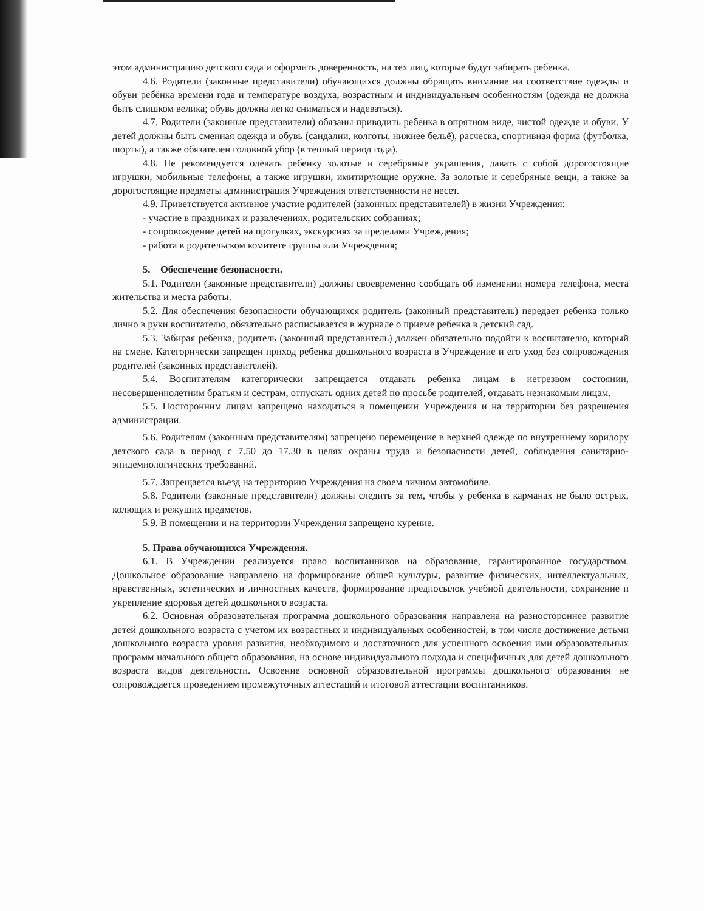этом администрацию детского сада и оформить доверенность, на тех лиц, которые будут забирать ребенка.
4.6. Родители (законные представители) обучающихся должны обращать внимание на соответствие одежды и обуви ребёнка времени года и температуре воздуха, возрастным и индивидуальным особенностям (одежда не должна быть слишком велика; обувь должна легко сниматься и надеваться).
4.7. Родители (законные представители) обязаны приводить ребенка в опрятном виде, чистой одежде и обуви. У детей должны быть сменная одежда и обувь (сандалии, колготы, нижнее бельё), расческа, спортивная форма (футболка, шорты), а также обязателен головной убор (в теплый период года).
4.8. Не рекомендуется одевать ребенку золотые и серебряные украшения, давать с собой дорогостоящие игрушки, мобильные телефоны, а также игрушки, имитирующие оружие. За золотые и серебряные вещи, а также за дорогостоящие предметы администрация Учреждения ответственности не несет.
4.9. Приветствуется активное участие родителей (законных представителей) в жизни Учреждения:
- участие в праздниках и развлечениях, родительских собраниях;
- сопровождение детей на прогулках, экскурсиях за пределами Учреждения;
- работа в родительском комитете группы или Учреждения;
5. Обеспечение безопасности.
5.1. Родители (законные представители) должны своевременно сообщать об изменении номера телефона, места жительства и места работы.
5.2. Для обеспечения безопасности обучающихся родитель (законный представитель) передает ребенка только лично в руки воспитателю, обязательно расписывается в журнале о приеме ребенка в детский сад.
5.3. Забирая ребенка, родитель (законный представитель) должен обязательно подойти к воспитателю, который на смене. Категорически запрещен приход ребенка дошкольного возраста в Учреждение и его уход без сопровождения родителей (законных представителей).
5.4. Воспитателям категорически запрещается отдавать ребенка лицам в нетрезвом состоянии, несовершеннолетним братьям и сестрам, отпускать одних детей по просьбе родителей, отдавать незнакомым лицам.
5.5. Посторонним лицам запрещено находиться в помещении Учреждения и на территории без разрешения администрации.
5.6. Родителям (законным представителям) запрещено перемещение в верхней одежде по внутреннему коридору детского сада в период с 7.50 до 17.30 в целях охраны труда и безопасности детей, соблюдения санитарно-эпидемиологических требований.
5.7. Запрещается въезд на территорию Учреждения на своем личном автомобиле.
5.8. Родители (законные представители) должны следить за тем, чтобы у ребенка в карманах не было острых, колющих и режущих предметов.
5.9. В помещении и на территории Учреждения запрещено курение.
5. Права обучающихся Учреждения.
6.1. В Учреждении реализуется право воспитанников на образование, гарантированное государством. Дошкольное образование направлено на формирование общей культуры, развитие физических, интеллектуальных, нравственных, эстетических и личностных качеств, формирование предпосылок учебной деятельности, сохранение и укрепление здоровья детей дошкольного возраста.
6.2. Основная образовательная программа дошкольного образования направлена на разностороннее развитие детей дошкольного возраста с учетом их возрастных и индивидуальных особенностей, в том числе достижение детьми дошкольного возраста уровня развития, необходимого и достаточного для успешного освоения ими образовательных программ начального общего образования, на основе индивидуального подхода и специфичных для детей дошкольного возраста видов деятельности. Освоение основной образовательной программы дошкольного образования не сопровождается проведением промежуточных аттестаций и итоговой аттестации воспитанников.